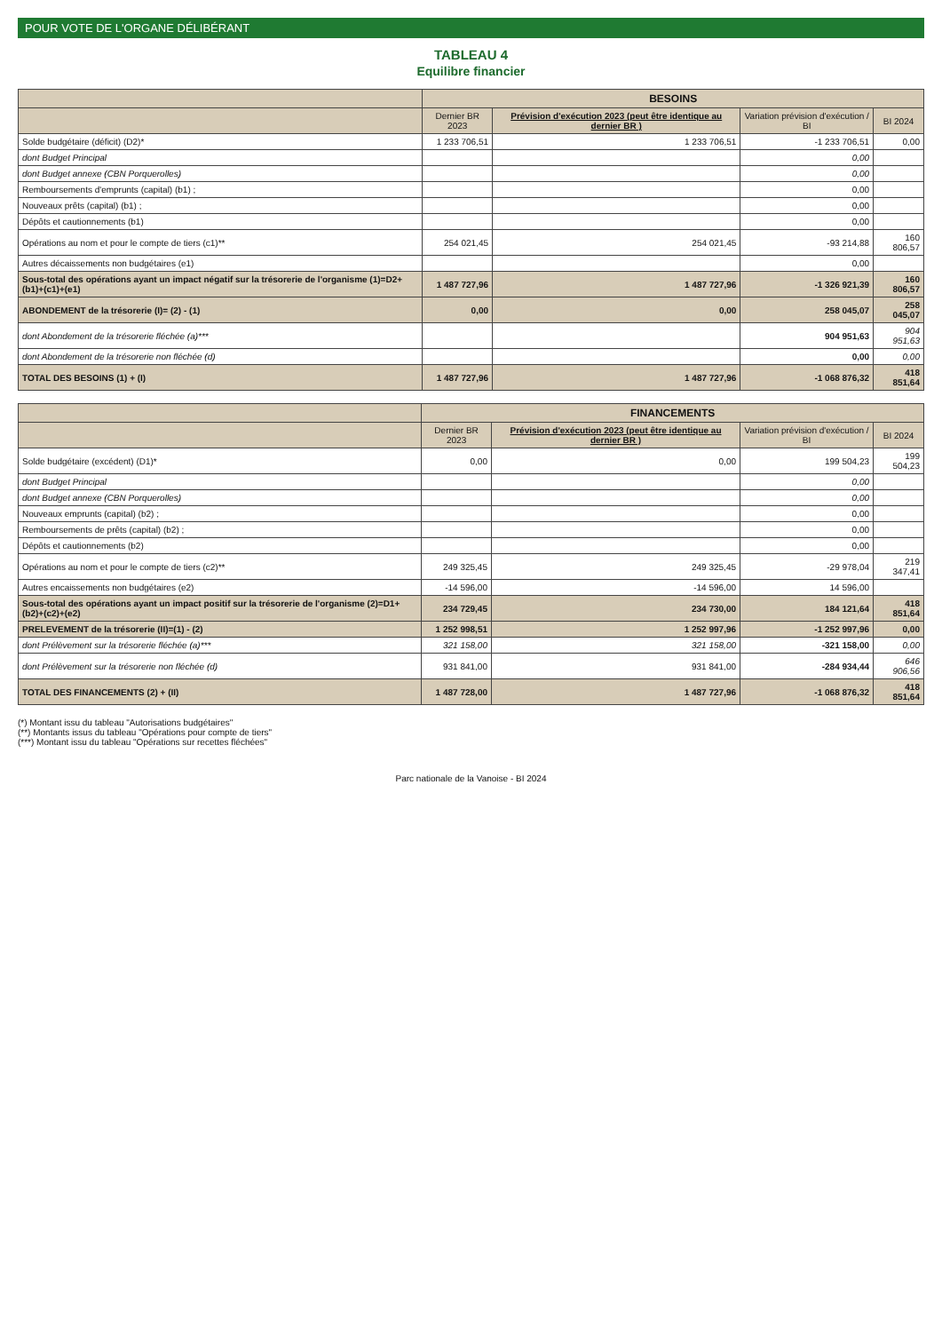POUR VOTE DE L'ORGANE DÉLIBÉRANT
TABLEAU 4
Equilibre financier
| | BESOINS | | | |
| --- | --- | --- | --- | --- |
| | Dernier BR 2023 | Prévision d'exécution 2023 (peut être identique au dernier BR ) | Variation prévision d'exécution / BI | BI 2024 |
| Solde budgétaire (déficit) (D2)* | 1 233 706,51 | 1 233 706,51 | -1 233 706,51 | 0,00 |
| dont Budget Principal | | | 0,00 | |
| dont Budget annexe (CBN Porquerolles) | | | 0,00 | |
| Remboursements d'emprunts (capital) (b1) ; | | | 0,00 | |
| Nouveaux prêts (capital) (b1) ; | | | 0,00 | |
| Dépôts et cautionnements (b1) | | | 0,00 | |
| Opérations au nom et pour le compte de tiers (c1)** | 254 021,45 | 254 021,45 | -93 214,88 | 160 806,57 |
| Autres décaissements non budgétaires (e1) | | | 0,00 | |
| Sous-total des opérations ayant un impact négatif sur la trésorerie de l'organisme (1)=D2+(b1)+(c1)+(e1) | 1 487 727,96 | 1 487 727,96 | -1 326 921,39 | 160 806,57 |
| ABONDEMENT de la trésorerie (I)= (2) - (1) | 0,00 | 0,00 | 258 045,07 | 258 045,07 |
| dont Abondement de la trésorerie fléchée (a)*** | | | 904 951,63 | 904 951,63 |
| dont Abondement de la trésorerie non fléchée (d) | | | 0,00 | 0,00 |
| TOTAL DES BESOINS (1) + (I) | 1 487 727,96 | 1 487 727,96 | -1 068 876,32 | 418 851,64 |
| | FINANCEMENTS | | | |
| --- | --- | --- | --- | --- |
| | Dernier BR 2023 | Prévision d'exécution 2023 (peut être identique au dernier BR ) | Variation prévision d'exécution / BI | BI 2024 |
| Solde budgétaire (excédent) (D1)* | 0,00 | 0,00 | 199 504,23 | 199 504,23 |
| dont Budget Principal | | | 0,00 | |
| dont Budget annexe (CBN Porquerolles) | | | 0,00 | |
| Nouveaux emprunts (capital) (b2) ; | | | 0,00 | |
| Remboursements de prêts (capital) (b2) ; | | | 0,00 | |
| Dépôts et cautionnements (b2) | | | 0,00 | |
| Opérations au nom et pour le compte de tiers (c2)** | 249 325,45 | 249 325,45 | -29 978,04 | 219 347,41 |
| Autres encaissements non budgétaires (e2) | -14 596,00 | -14 596,00 | 14 596,00 | |
| Sous-total des opérations ayant un impact positif sur la trésorerie de l'organisme (2)=D1+(b2)+(c2)+(e2) | 234 729,45 | 234 730,00 | 184 121,64 | 418 851,64 |
| PRELEVEMENT de la trésorerie (II)=(1) - (2) | 1 252 998,51 | 1 252 997,96 | -1 252 997,96 | 0,00 |
| dont Prélèvement sur la trésorerie fléchée (a)*** | 321 158,00 | 321 158,00 | -321 158,00 | 0,00 |
| dont Prélèvement sur la trésorerie non fléchée (d) | 931 841,00 | 931 841,00 | -284 934,44 | 646 906,56 |
| TOTAL DES FINANCEMENTS (2) + (II) | 1 487 728,00 | 1 487 727,96 | -1 068 876,32 | 418 851,64 |
(*) Montant issu du tableau "Autorisations budgétaires"
(**) Montants issus du tableau "Opérations pour compte de tiers"
(***) Montant issu du tableau "Opérations sur recettes fléchées"
Parc nationale de la Vanoise - BI 2024